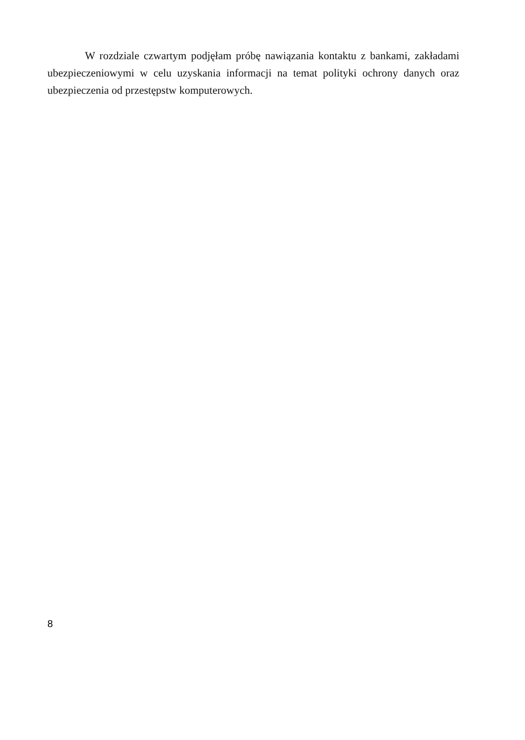W rozdziale czwartym podjęłam próbę nawiązania kontaktu z bankami, zakładami ubezpieczeniowymi w celu uzyskania informacji na temat polityki ochrony danych oraz ubezpieczenia od przestępstw komputerowych.
8